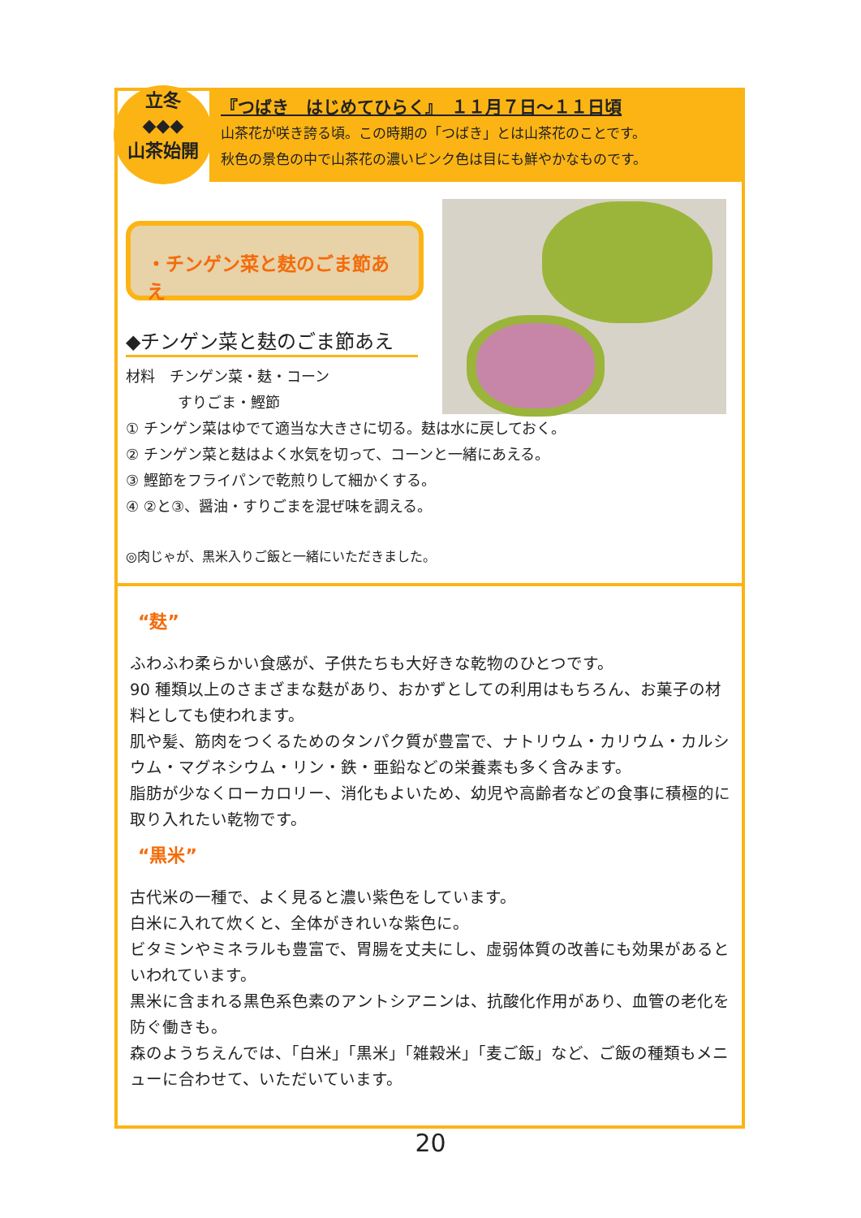立冬
◆◆◆
山茶始開
『つばき　はじめてひらく』　１１月７日～１１日頃
山茶花が咲き誇る頃。この時期の「つばき」とは山茶花のことです。
秋色の景色の中で山茶花の濃いピンク色は目にも鮮やかなものです。
・チンゲン菜と麸のごま節あえ
◆チンゲン菜と麸のごま節あえ
材料　チンゲン菜・麸・コーン
すりごま・鰹節
① チンゲン菜はゆでて適当な大きさに切る。麸は水に戻しておく。
② チンゲン菜と麸はよく水気を切って、コーンと一緒にあえる。
③ 鰹節をフライパンで乾煎りして細かくする。
④ ②と③、醤油・すりごまを混ぜ味を調える。
◎肉じゃが、黒米入りご飯と一緒にいただきました。
“麸”
ふわふわ柔らかい食感が、子供たちも大好きな乾物のひとつです。
90 種類以上のさまざまな麸があり、おかずとしての利用はもちろん、お菓子の材料としても使われます。
肌や髪、筋肉をつくるためのタンパク質が豊富で、ナトリウム・カリウム・カルシウム・マグネシウム・リン・鉄・亜鉛などの栄養素も多く含みます。
脂肪が少なくローカロリー、消化もよいため、幼児や高齢者などの食事に積極的に取り入れたい乾物です。
“黒米”
古代米の一種で、よく見ると濃い紫色をしています。
白米に入れて炊くと、全体がきれいな紫色に。
ビタミンやミネラルも豊富で、胃腸を丈夫にし、虚弱体質の改善にも効果があるといわれています。
黒米に含まれる黒色系色素のアントシアニンは、抗酸化作用があり、血管の老化を防ぐ働きも。
森のようちえんでは、「白米」「黒米」「雑穀米」「麦ご飯」など、ご飯の種類もメニューに合わせて、いただいています。
20